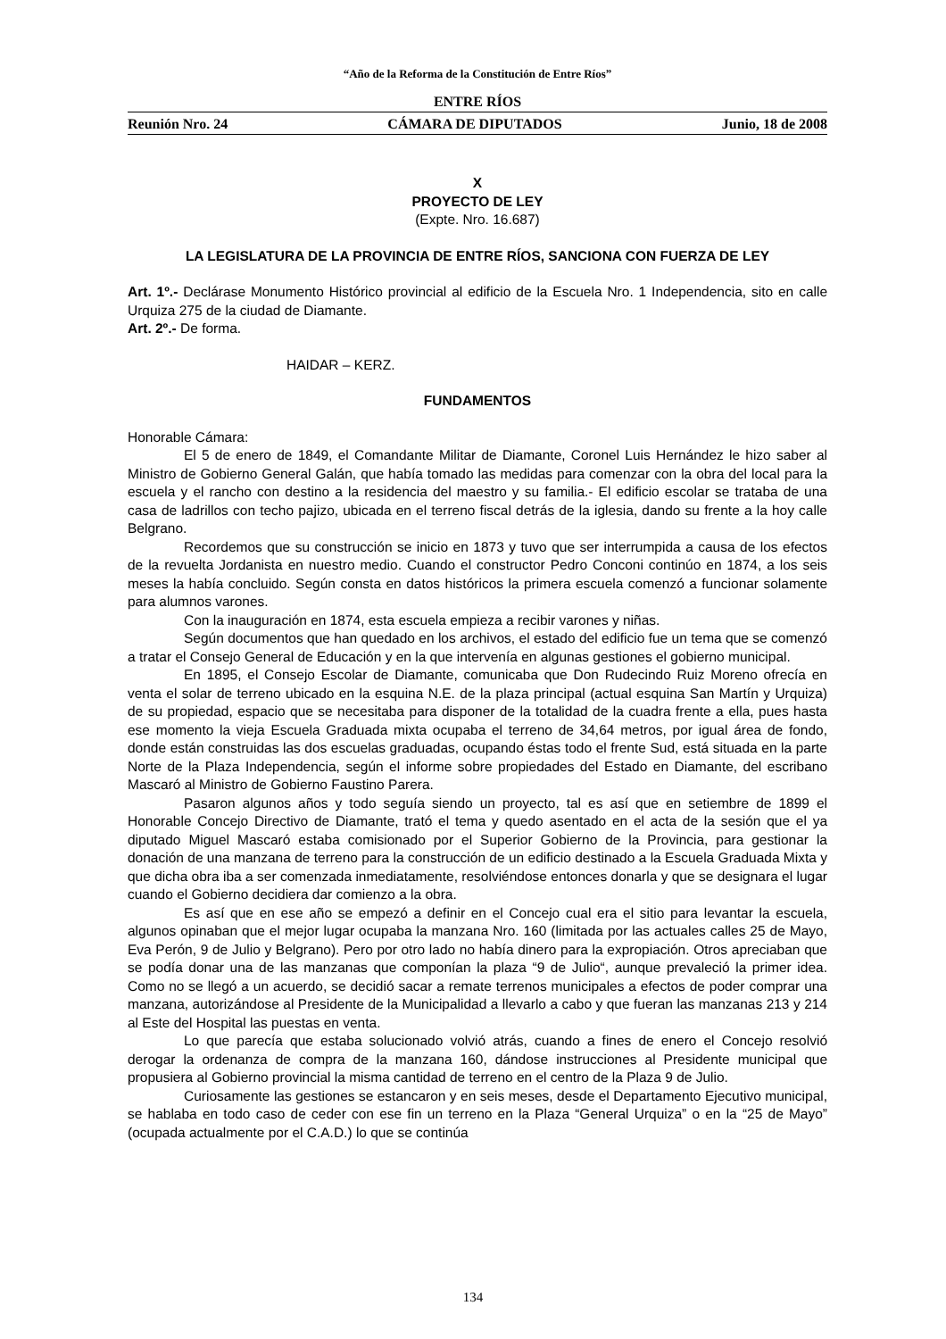“Año de la Reforma de la Constitución de Entre Ríos”
ENTRE RÍOS
Reunión Nro. 24 CÁMARA DE DIPUTADOS Junio, 18 de 2008
X
PROYECTO DE LEY
(Expte. Nro. 16.687)
LA LEGISLATURA DE LA PROVINCIA DE ENTRE RÍOS, SANCIONA CON FUERZA DE LEY
Art. 1º.- Declárase Monumento Histórico provincial al edificio de la Escuela Nro. 1 Independencia, sito en calle Urquiza 275 de la ciudad de Diamante.
Art. 2º.- De forma.
HAIDAR – KERZ.
FUNDAMENTOS
Honorable Cámara:
El 5 de enero de 1849, el Comandante Militar de Diamante, Coronel Luis Hernández le hizo saber al Ministro de Gobierno General Galán, que había tomado las medidas para comenzar con la obra del local para la escuela y el rancho con destino a la residencia del maestro y su familia.- El edificio escolar se trataba de una casa de ladrillos con techo pajizo, ubicada en el terreno fiscal detrás de la iglesia, dando su frente a la hoy calle Belgrano.
Recordemos que su construcción se inicio en 1873 y tuvo que ser interrumpida a causa de los efectos de la revuelta Jordanista en nuestro medio. Cuando el constructor Pedro Conconi continúo en 1874, a los seis meses la había concluido. Según consta en datos históricos la primera escuela comenzó a funcionar solamente para alumnos varones.
Con la inauguración en 1874, esta escuela empieza a recibir varones y niñas.
Según documentos que han quedado en los archivos, el estado del edificio fue un tema que se comenzó a tratar el Consejo General de Educación y en la que intervenía en algunas gestiones el gobierno municipal.
En 1895, el Consejo Escolar de Diamante, comunicaba que Don Rudecindo Ruiz Moreno ofrecía en venta el solar de terreno ubicado en la esquina N.E. de la plaza principal (actual esquina San Martín y Urquiza) de su propiedad, espacio que se necesitaba para disponer de la totalidad de la cuadra frente a ella, pues hasta ese momento la vieja Escuela Graduada mixta ocupaba el terreno de 34,64 metros, por igual área de fondo, donde están construidas las dos escuelas graduadas, ocupando éstas todo el frente Sud, está situada en la parte Norte de la Plaza Independencia, según el informe sobre propiedades del Estado en Diamante, del escribano Mascaró al Ministro de Gobierno Faustino Parera.
Pasaron algunos años y todo seguía siendo un proyecto, tal es así que en setiembre de 1899 el Honorable Concejo Directivo de Diamante, trató el tema y quedo asentado en el acta de la sesión que el ya diputado Miguel Mascaró estaba comisionado por el Superior Gobierno de la Provincia, para gestionar la donación de una manzana de terreno para la construcción de un edificio destinado a la Escuela Graduada Mixta y que dicha obra iba a ser comenzada inmediatamente, resolviéndose entonces donarla y que se designara el lugar cuando el Gobierno decidiera dar comienzo a la obra.
Es así que en ese año se empezó a definir en el Concejo cual era el sitio para levantar la escuela, algunos opinaban que el mejor lugar ocupaba la manzana Nro. 160 (limitada por las actuales calles 25 de Mayo, Eva Perón, 9 de Julio y Belgrano). Pero por otro lado no había dinero para la expropiación. Otros apreciaban que se podía donar una de las manzanas que componían la plaza “9 de Julio“, aunque prevaleció la primer idea. Como no se llegó a un acuerdo, se decidió sacar a remate terrenos municipales a efectos de poder comprar una manzana, autorizándose al Presidente de la Municipalidad a llevarlo a cabo y que fueran las manzanas 213 y 214 al Este del Hospital las puestas en venta.
Lo que parecía que estaba solucionado volvió atrás, cuando a fines de enero el Concejo resolvió derogar la ordenanza de compra de la manzana 160, dándose instrucciones al Presidente municipal que propusiera al Gobierno provincial la misma cantidad de terreno en el centro de la Plaza 9 de Julio.
Curiosamente las gestiones se estancaron y en seis meses, desde el Departamento Ejecutivo municipal, se hablaba en todo caso de ceder con ese fin un terreno en la Plaza “General Urquiza” o en la “25 de Mayo” (ocupada actualmente por el C.A.D.) lo que se continúa
134